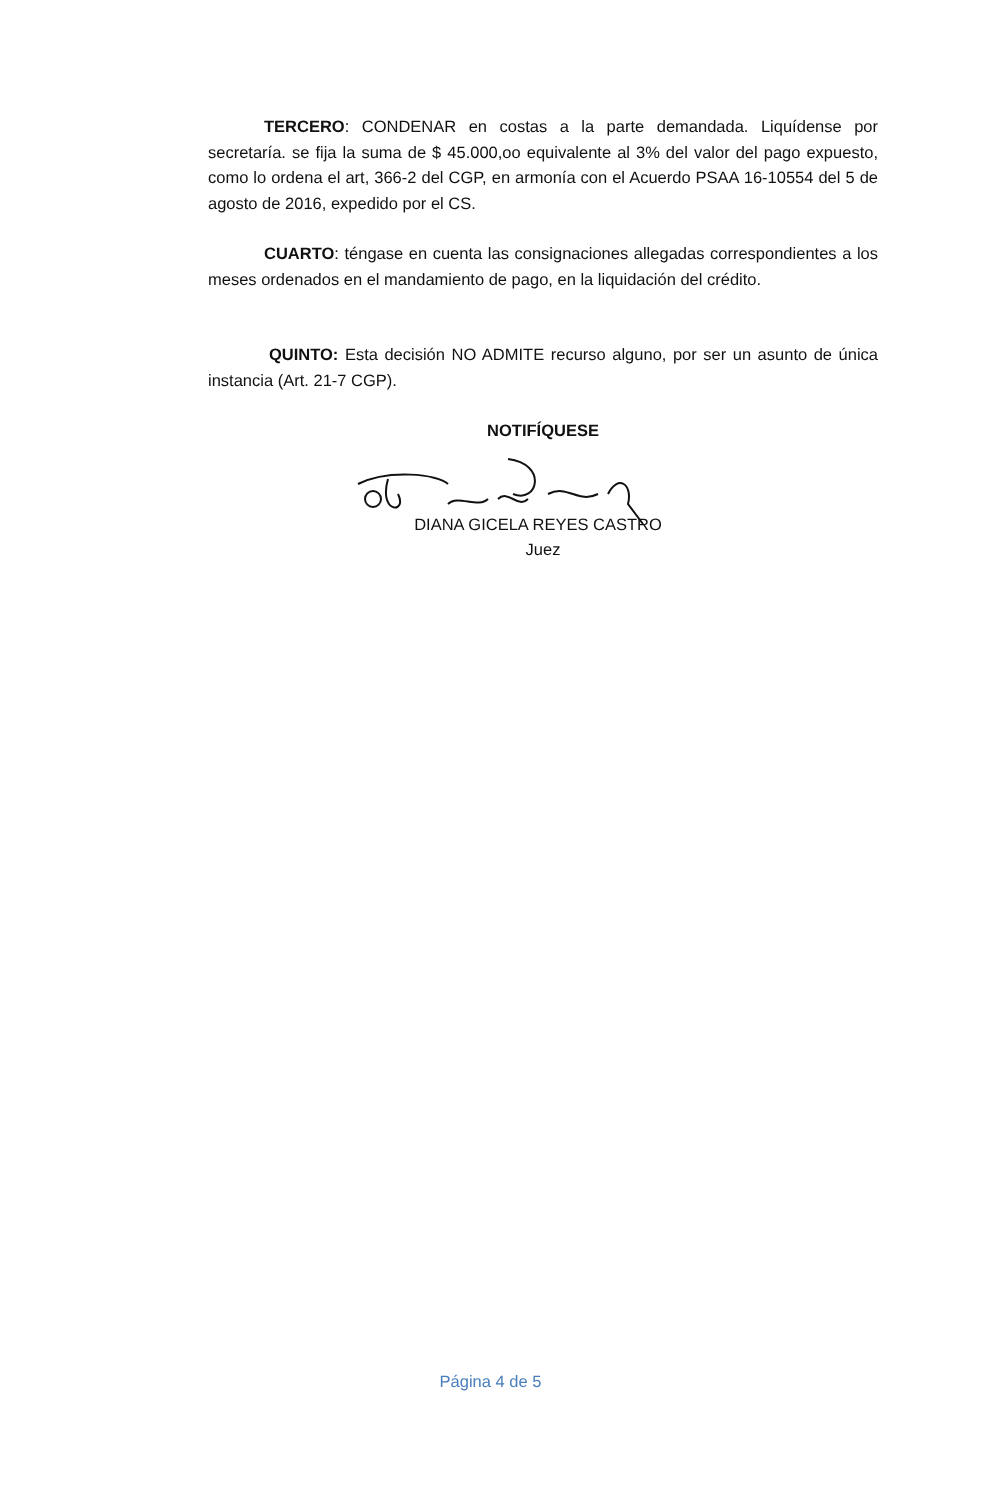TERCERO: CONDENAR en costas a la parte demandada. Liquídense por secretaría. se fija la suma de $ 45.000,oo equivalente al 3% del valor del pago expuesto, como lo ordena el art, 366-2 del CGP, en armonía con el Acuerdo PSAA 16-10554 del 5 de agosto de 2016, expedido por el CS.
CUARTO: téngase en cuenta las consignaciones allegadas correspondientes a los meses ordenados en el mandamiento de pago, en la liquidación del crédito.
QUINTO: Esta decisión NO ADMITE recurso alguno, por ser un asunto de única instancia (Art. 21-7 CGP).
NOTIFÍQUESE
DIANA GICELA REYES CASTRO
Juez
Página 4 de 5